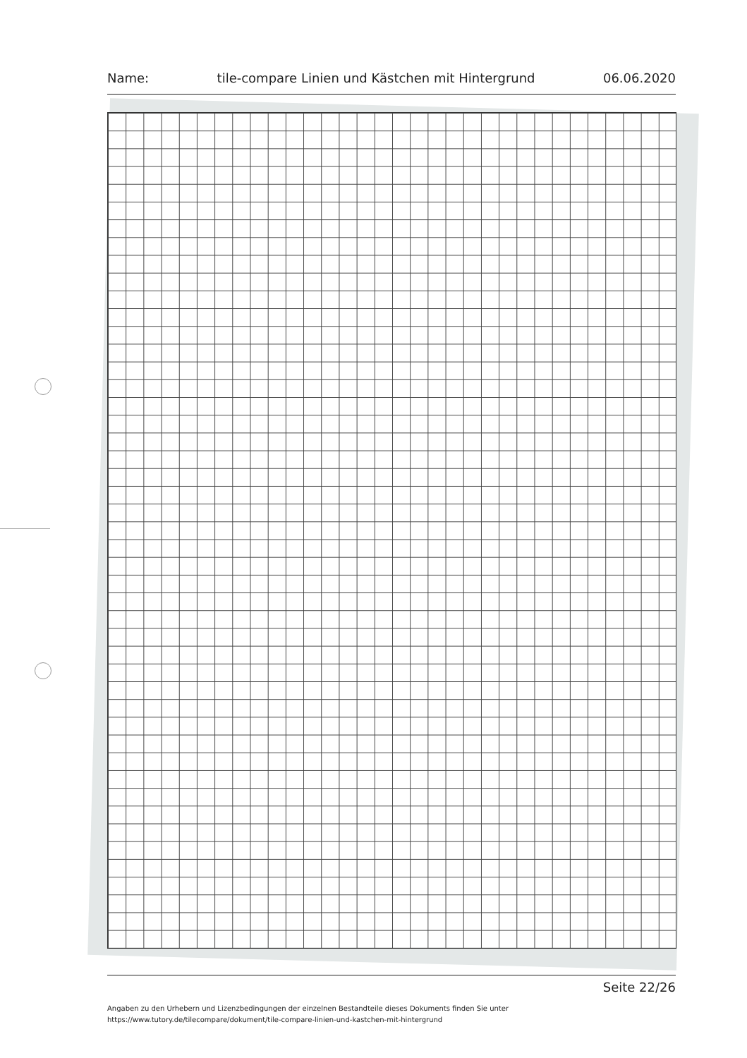Name: tile-compare Linien und Kästchen mit Hintergrund 06.06.2020
Seite 22/26
Angaben zu den Urhebern und Lizenzbedingungen der einzelnen Bestandteile dieses Dokuments finden Sie unter
https://www.tutory.de/tilecompare/dokument/tile-compare-linien-und-kastchen-mit-hintergrund